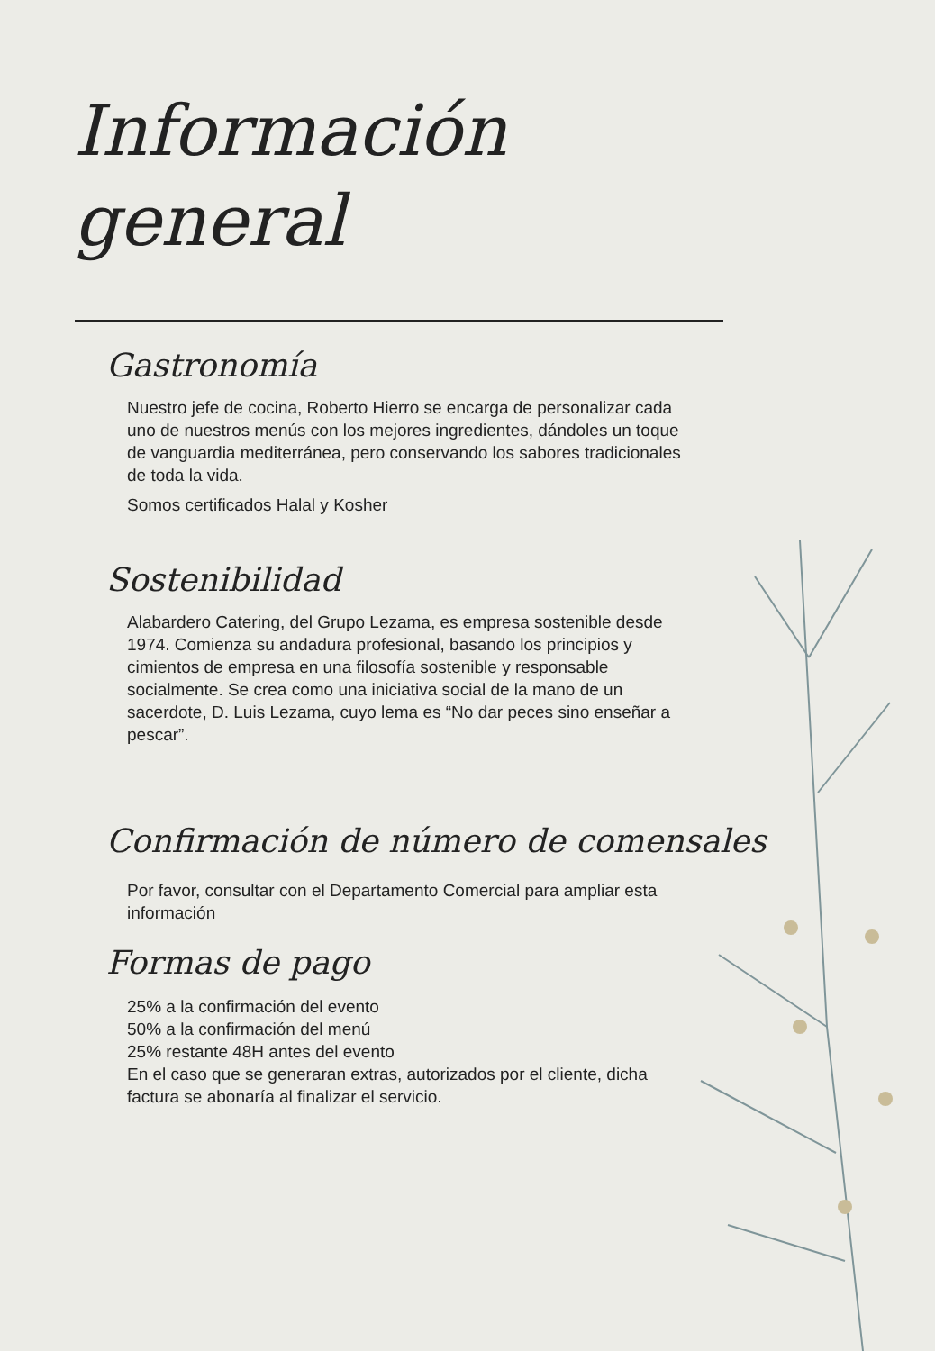Información
general
Gastronomía
Nuestro jefe de cocina, Roberto Hierro se encarga de personalizar cada uno de nuestros menús con los mejores ingredientes, dándoles un toque de vanguardia mediterránea, pero conservando los sabores tradicionales de toda la vida.
Somos certificados Halal y Kosher
Sostenibilidad
Alabardero Catering, del Grupo Lezama, es empresa sostenible desde 1974. Comienza su andadura profesional, basando los principios y cimientos de empresa en una filosofía sostenible y responsable socialmente. Se crea como una iniciativa social de la mano de un sacerdote, D. Luis Lezama, cuyo lema es “No dar peces sino enseñar a pescar”.
Confirmación de número de comensales
Por favor, consultar con el Departamento Comercial para ampliar esta información
Formas de pago
25% a la confirmación del evento
50% a la confirmación del menú
25% restante 48H antes del evento
En el caso que se generaran extras, autorizados por el cliente, dicha factura se abonaría al finalizar el servicio.